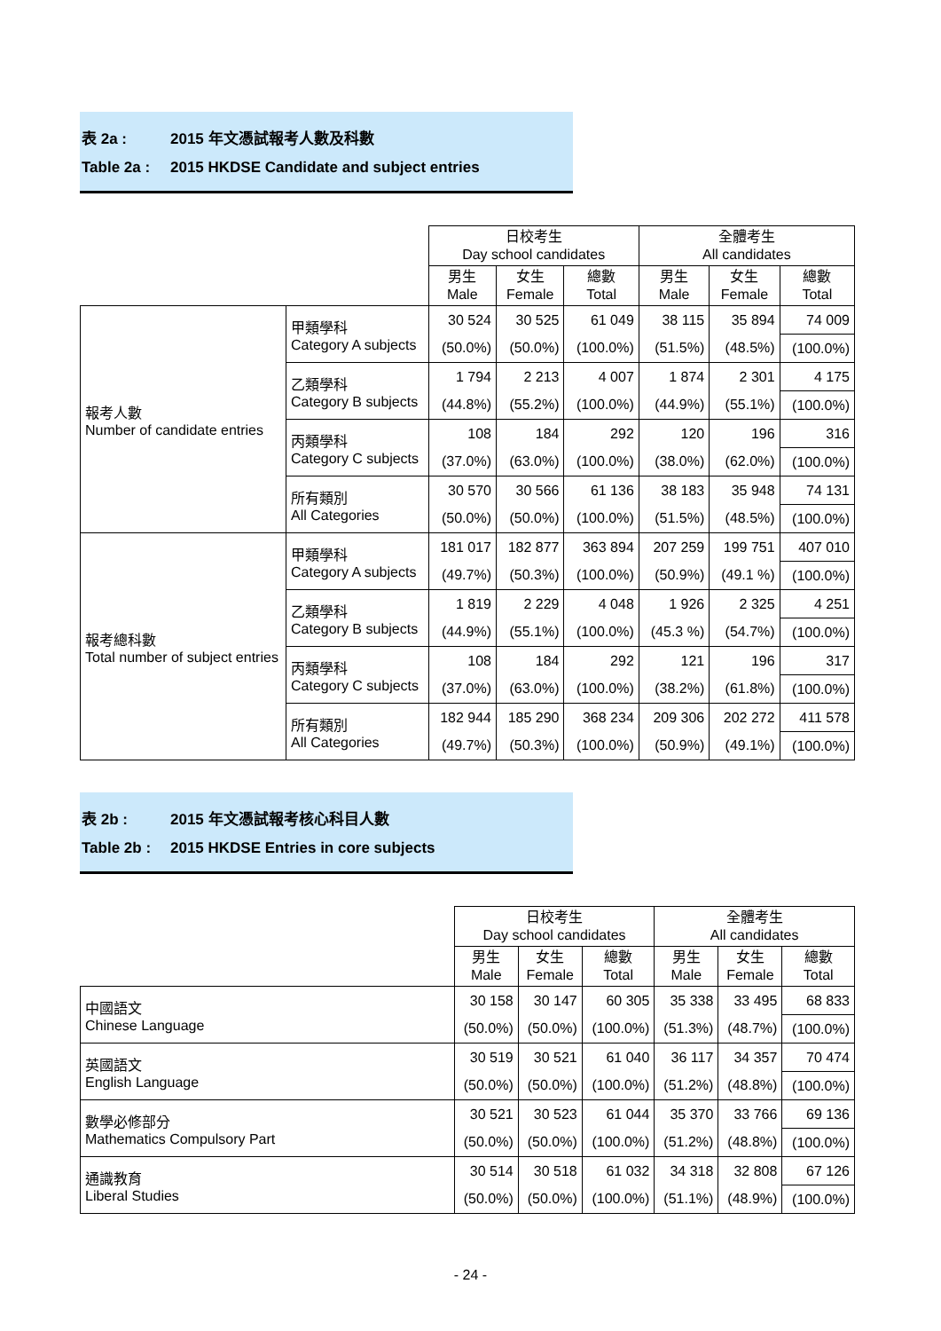表 2a : 2015 年文憑試報考人數及科數
Table 2a : 2015 HKDSE Candidate and subject entries
| | | 日校考生 Day school candidates | | | 全體考生 All candidates | | |
| | | 男生 Male | 女生 Female | 總數 Total | 男生 Male | 女生 Female | 總數 Total |
| 報考人數 Number of candidate entries | 甲類學科 Category A subjects | 30 524 | 30 525 | 61 049 | 38 115 | 35 894 | 74 009 |
| | | (50.0%) | (50.0%) | (100.0%) | (51.5%) | (48.5%) | (100.0%) |
| | 乙類學科 Category B subjects | 1 794 | 2 213 | 4 007 | 1 874 | 2 301 | 4 175 |
| | | (44.8%) | (55.2%) | (100.0%) | (44.9%) | (55.1%) | (100.0%) |
| | 丙類學科 Category C subjects | 108 | 184 | 292 | 120 | 196 | 316 |
| | | (37.0%) | (63.0%) | (100.0%) | (38.0%) | (62.0%) | (100.0%) |
| | 所有類別 All Categories | 30 570 | 30 566 | 61 136 | 38 183 | 35 948 | 74 131 |
| | | (50.0%) | (50.0%) | (100.0%) | (51.5%) | (48.5%) | (100.0%) |
| 報考總科數 Total number of subject entries | 甲類學科 Category A subjects | 181 017 | 182 877 | 363 894 | 207 259 | 199 751 | 407 010 |
| | | (49.7%) | (50.3%) | (100.0%) | (50.9%) | (49.1 %) | (100.0%) |
| | 乙類學科 Category B subjects | 1 819 | 2 229 | 4 048 | 1 926 | 2 325 | 4 251 |
| | | (44.9%) | (55.1%) | (100.0%) | (45.3 %) | (54.7%) | (100.0%) |
| | 丙類學科 Category C subjects | 108 | 184 | 292 | 121 | 196 | 317 |
| | | (37.0%) | (63.0%) | (100.0%) | (38.2%) | (61.8%) | (100.0%) |
| | 所有類別 All Categories | 182 944 | 185 290 | 368 234 | 209 306 | 202 272 | 411 578 |
| | | (49.7%) | (50.3%) | (100.0%) | (50.9%) | (49.1%) | (100.0%) |
表 2b : 2015 年文憑試報考核心科目人數
Table 2b : 2015 HKDSE Entries in core subjects
| | 日校考生 Day school candidates | | | 全體考生 All candidates | | |
| | 男生 Male | 女生 Female | 總數 Total | 男生 Male | 女生 Female | 總數 Total |
| 中國語文 Chinese Language | 30 158 | 30 147 | 60 305 | 35 338 | 33 495 | 68 833 |
| | (50.0%) | (50.0%) | (100.0%) | (51.3%) | (48.7%) | (100.0%) |
| 英國語文 English Language | 30 519 | 30 521 | 61 040 | 36 117 | 34 357 | 70 474 |
| | (50.0%) | (50.0%) | (100.0%) | (51.2%) | (48.8%) | (100.0%) |
| 數學必修部分 Mathematics Compulsory Part | 30 521 | 30 523 | 61 044 | 35 370 | 33 766 | 69 136 |
| | (50.0%) | (50.0%) | (100.0%) | (51.2%) | (48.8%) | (100.0%) |
| 通識教育 Liberal Studies | 30 514 | 30 518 | 61 032 | 34 318 | 32 808 | 67 126 |
| | (50.0%) | (50.0%) | (100.0%) | (51.1%) | (48.9%) | (100.0%) |
- 24 -